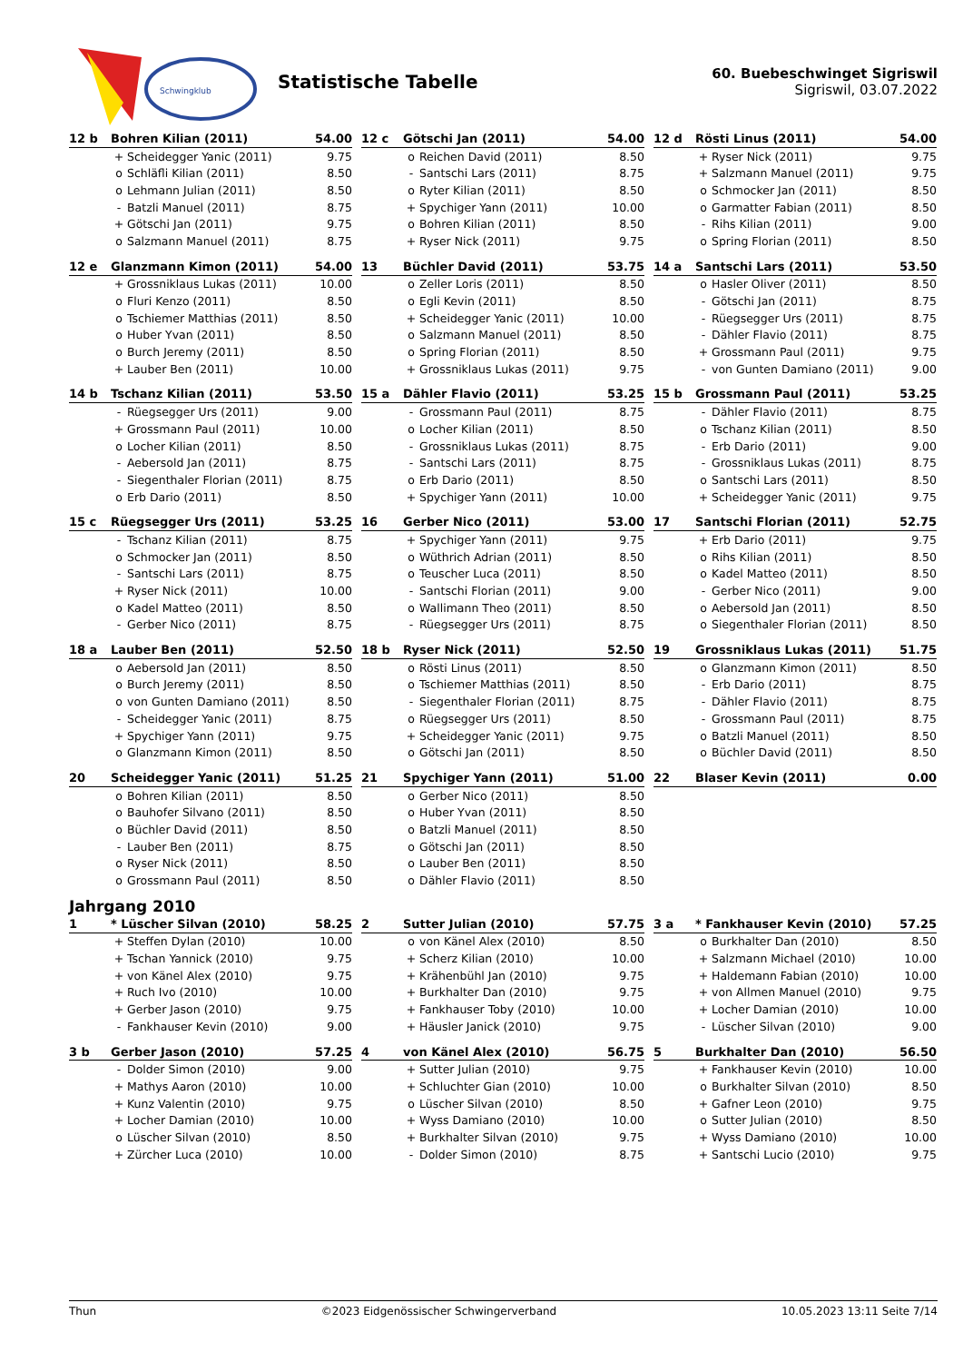Schwingklub
Statistische Tabelle
60. Buebeschwinget Sigriswil
Sigriswil, 03.07.2022
| 12 b | Bohren Kilian (2011) | | 54.00 |
| --- | --- | --- | --- |
| | + | Scheidegger Yanic (2011) | 9.75 |
| | o | Schläfli Kilian (2011) | 8.50 |
| | o | Lehmann Julian (2011) | 8.50 |
| | - | Batzli Manuel (2011) | 8.75 |
| | + | Götschi Jan (2011) | 9.75 |
| | o | Salzmann Manuel (2011) | 8.75 |
| 12 c | Götschi Jan (2011) | | 54.00 |
| --- | --- | --- | --- |
| | o | Reichen David (2011) | 8.50 |
| | - | Santschi Lars (2011) | 8.75 |
| | o | Ryter Kilian (2011) | 8.50 |
| | + | Spychiger Yann (2011) | 10.00 |
| | o | Bohren Kilian (2011) | 8.50 |
| | + | Ryser Nick (2011) | 9.75 |
| 12 d | Rösti Linus (2011) | | 54.00 |
| --- | --- | --- | --- |
| | + | Ryser Nick (2011) | 9.75 |
| | + | Salzmann Manuel (2011) | 9.75 |
| | o | Schmocker Jan (2011) | 8.50 |
| | o | Garmatter Fabian (2011) | 8.50 |
| | - | Rihs Kilian (2011) | 9.00 |
| | o | Spring Florian (2011) | 8.50 |
| 12 e | Glanzmann Kimon (2011) | | 54.00 |
| --- | --- | --- | --- |
| | + | Grossniklaus Lukas (2011) | 10.00 |
| | o | Fluri Kenzo (2011) | 8.50 |
| | o | Tschiemer Matthias (2011) | 8.50 |
| | o | Huber Yvan (2011) | 8.50 |
| | o | Burch Jeremy (2011) | 8.50 |
| | + | Lauber Ben (2011) | 10.00 |
| 13 | Büchler David (2011) | | 53.75 |
| --- | --- | --- | --- |
| | o | Zeller Loris (2011) | 8.50 |
| | o | Egli Kevin (2011) | 8.50 |
| | + | Scheidegger Yanic (2011) | 10.00 |
| | o | Salzmann Manuel (2011) | 8.50 |
| | o | Spring Florian (2011) | 8.50 |
| | + | Grossniklaus Lukas (2011) | 9.75 |
| 14 a | Santschi Lars (2011) | | 53.50 |
| --- | --- | --- | --- |
| | o | Hasler Oliver (2011) | 8.50 |
| | - | Götschi Jan (2011) | 8.75 |
| | - | Rüegsegger Urs (2011) | 8.75 |
| | - | Dähler Flavio (2011) | 8.75 |
| | + | Grossmann Paul (2011) | 9.75 |
| | - | von Gunten Damiano (2011) | 9.00 |
| 14 b | Tschanz Kilian (2011) | | 53.50 |
| --- | --- | --- | --- |
| | - | Rüegsegger Urs (2011) | 9.00 |
| | + | Grossmann Paul (2011) | 10.00 |
| | o | Locher Kilian (2011) | 8.50 |
| | - | Aebersold Jan (2011) | 8.75 |
| | - | Siegenthaler Florian (2011) | 8.75 |
| | o | Erb Dario (2011) | 8.50 |
| 15 a | Dähler Flavio (2011) | | 53.25 |
| --- | --- | --- | --- |
| | - | Grossmann Paul (2011) | 8.75 |
| | o | Locher Kilian (2011) | 8.50 |
| | - | Grossniklaus Lukas (2011) | 8.75 |
| | - | Santschi Lars (2011) | 8.75 |
| | o | Erb Dario (2011) | 8.50 |
| | + | Spychiger Yann (2011) | 10.00 |
| 15 b | Grossmann Paul (2011) | | 53.25 |
| --- | --- | --- | --- |
| | - | Dähler Flavio (2011) | 8.75 |
| | o | Tschanz Kilian (2011) | 8.50 |
| | - | Erb Dario (2011) | 9.00 |
| | - | Grossniklaus Lukas (2011) | 8.75 |
| | o | Santschi Lars (2011) | 8.50 |
| | + | Scheidegger Yanic (2011) | 9.75 |
| 15 c | Rüegsegger Urs (2011) | | 53.25 |
| --- | --- | --- | --- |
| | - | Tschanz Kilian (2011) | 8.75 |
| | o | Schmocker Jan (2011) | 8.50 |
| | - | Santschi Lars (2011) | 8.75 |
| | + | Ryser Nick (2011) | 10.00 |
| | o | Kadel Matteo (2011) | 8.50 |
| | - | Gerber Nico (2011) | 8.75 |
| 16 | Gerber Nico (2011) | | 53.00 |
| --- | --- | --- | --- |
| | + | Spychiger Yann (2011) | 9.75 |
| | o | Wüthrich Adrian (2011) | 8.50 |
| | o | Teuscher Luca (2011) | 8.50 |
| | - | Santschi Florian (2011) | 9.00 |
| | o | Wallimann Theo (2011) | 8.50 |
| | - | Rüegsegger Urs (2011) | 8.75 |
| 17 | Santschi Florian (2011) | | 52.75 |
| --- | --- | --- | --- |
| | + | Erb Dario (2011) | 9.75 |
| | o | Rihs Kilian (2011) | 8.50 |
| | o | Kadel Matteo (2011) | 8.50 |
| | - | Gerber Nico (2011) | 9.00 |
| | o | Aebersold Jan (2011) | 8.50 |
| | o | Siegenthaler Florian (2011) | 8.50 |
| 18 a | Lauber Ben (2011) | | 52.50 |
| --- | --- | --- | --- |
| | o | Aebersold Jan (2011) | 8.50 |
| | o | Burch Jeremy (2011) | 8.50 |
| | o | von Gunten Damiano (2011) | 8.50 |
| | - | Scheidegger Yanic (2011) | 8.75 |
| | + | Spychiger Yann (2011) | 9.75 |
| | o | Glanzmann Kimon (2011) | 8.50 |
| 18 b | Ryser Nick (2011) | | 52.50 |
| --- | --- | --- | --- |
| | o | Rösti Linus (2011) | 8.50 |
| | o | Tschiemer Matthias (2011) | 8.50 |
| | - | Siegenthaler Florian (2011) | 8.75 |
| | o | Rüegsegger Urs (2011) | 8.50 |
| | + | Scheidegger Yanic (2011) | 9.75 |
| | o | Götschi Jan (2011) | 8.50 |
| 19 | Grossniklaus Lukas (2011) | | 51.75 |
| --- | --- | --- | --- |
| | o | Glanzmann Kimon (2011) | 8.50 |
| | - | Erb Dario (2011) | 8.75 |
| | - | Dähler Flavio (2011) | 8.75 |
| | - | Grossmann Paul (2011) | 8.75 |
| | o | Batzli Manuel (2011) | 8.50 |
| | o | Büchler David (2011) | 8.50 |
| 20 | Scheidegger Yanic (2011) | | 51.25 |
| --- | --- | --- | --- |
| | o | Bohren Kilian (2011) | 8.50 |
| | o | Bauhofer Silvano (2011) | 8.50 |
| | o | Büchler David (2011) | 8.50 |
| | - | Lauber Ben (2011) | 8.75 |
| | o | Ryser Nick (2011) | 8.50 |
| | o | Grossmann Paul (2011) | 8.50 |
| 21 | Spychiger Yann (2011) | | 51.00 |
| --- | --- | --- | --- |
| | o | Gerber Nico (2011) | 8.50 |
| | o | Huber Yvan (2011) | 8.50 |
| | o | Batzli Manuel (2011) | 8.50 |
| | o | Götschi Jan (2011) | 8.50 |
| | o | Lauber Ben (2011) | 8.50 |
| | o | Dähler Flavio (2011) | 8.50 |
| 22 | Blaser Kevin (2011) | 0.00 |
| --- | --- | --- |
Jahrgang 2010
| 1 | * Lüscher Silvan (2010) | | 58.25 |
| --- | --- | --- | --- |
| | + | Steffen Dylan (2010) | 10.00 |
| | + | Tschan Yannick (2010) | 9.75 |
| | + | von Känel Alex (2010) | 9.75 |
| | + | Ruch Ivo (2010) | 10.00 |
| | + | Gerber Jason (2010) | 9.75 |
| | - | Fankhauser Kevin (2010) | 9.00 |
| 2 | Sutter Julian (2010) | | 57.75 |
| --- | --- | --- | --- |
| | o | von Känel Alex (2010) | 8.50 |
| | + | Scherz Kilian (2010) | 10.00 |
| | + | Krähenbühl Jan (2010) | 9.75 |
| | + | Burkhalter Dan (2010) | 9.75 |
| | + | Fankhauser Toby (2010) | 10.00 |
| | + | Häusler Janick (2010) | 9.75 |
| 3 a | * Fankhauser Kevin (2010) | | 57.25 |
| --- | --- | --- | --- |
| | o | Burkhalter Dan (2010) | 8.50 |
| | + | Salzmann Michael (2010) | 10.00 |
| | + | Haldemann Fabian (2010) | 10.00 |
| | + | von Allmen Manuel (2010) | 9.75 |
| | + | Locher Damian (2010) | 10.00 |
| | - | Lüscher Silvan (2010) | 9.00 |
| 3 b | Gerber Jason (2010) | | 57.25 |
| --- | --- | --- | --- |
| | - | Dolder Simon (2010) | 9.00 |
| | + | Mathys Aaron (2010) | 10.00 |
| | + | Kunz Valentin (2010) | 9.75 |
| | + | Locher Damian (2010) | 10.00 |
| | o | Lüscher Silvan (2010) | 8.50 |
| | + | Zürcher Luca (2010) | 10.00 |
| 4 | von Känel Alex (2010) | | 56.75 |
| --- | --- | --- | --- |
| | + | Sutter Julian (2010) | 9.75 |
| | + | Schluchter Gian (2010) | 10.00 |
| | o | Lüscher Silvan (2010) | 8.50 |
| | + | Wyss Damiano (2010) | 10.00 |
| | + | Burkhalter Silvan (2010) | 9.75 |
| | - | Dolder Simon (2010) | 8.75 |
| 5 | Burkhalter Dan (2010) | | 56.50 |
| --- | --- | --- | --- |
| | + | Fankhauser Kevin (2010) | 10.00 |
| | o | Burkhalter Silvan (2010) | 8.50 |
| | + | Gafner Leon (2010) | 9.75 |
| | o | Sutter Julian (2010) | 8.50 |
| | + | Wyss Damiano (2010) | 10.00 |
| | + | Santschi Lucio (2010) | 9.75 |
Thun ©2023 Eidgenössischer Schwingerverband 10.05.2023 13:11 Seite 7/14